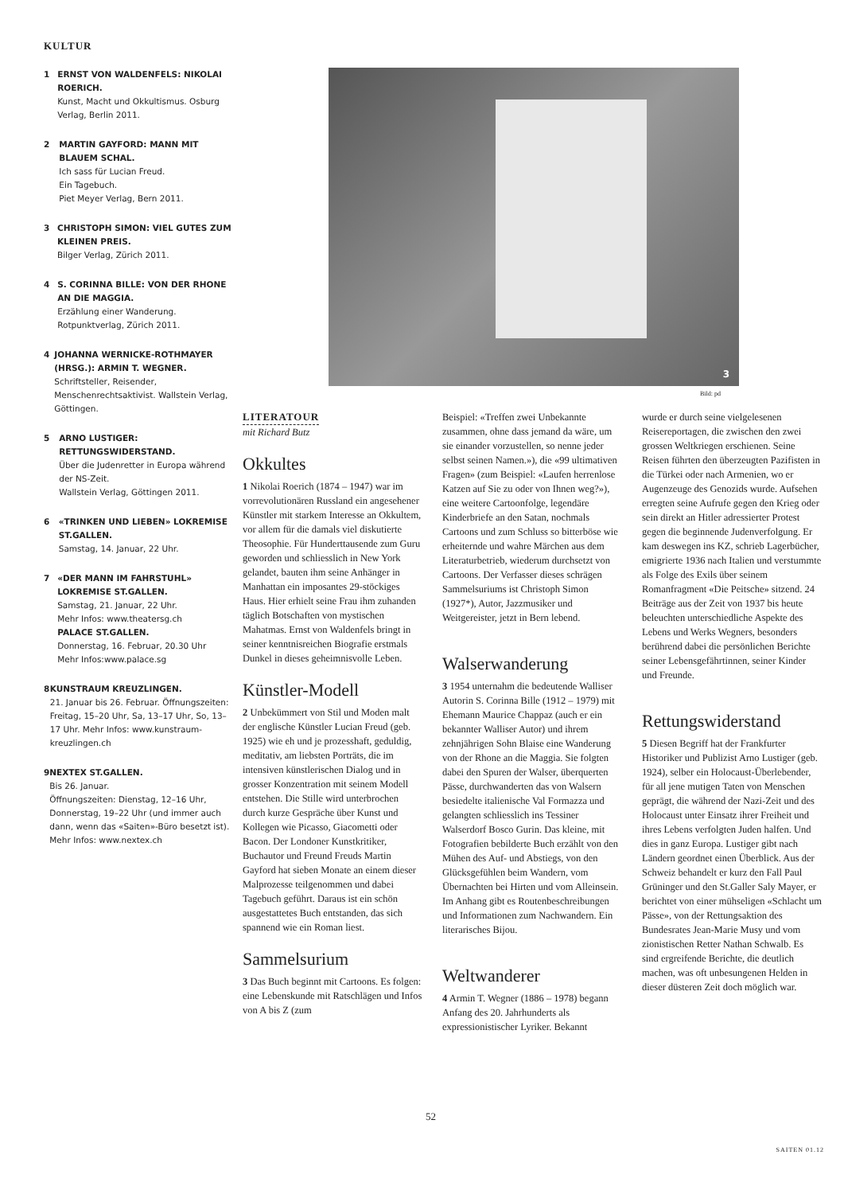KULTUR
1 ERNST VON WALDENFELS: NIKOLAI ROERICH.
Kunst, Macht und Okkultismus. Osburg Verlag, Berlin 2011.
2 MARTIN GAYFORD: MANN MIT BLAUEM SCHAL.
Ich sass für Lucian Freud.
Ein Tagebuch.
Piet Meyer Verlag, Bern 2011.
3 CHRISTOPH SIMON: VIEL GUTES ZUM KLEINEN PREIS.
Bilger Verlag, Zürich 2011.
4 S. CORINNA BILLE: VON DER RHONE AN DIE MAGGIA.
Erzählung einer Wanderung. Rotpunktverlag, Zürich 2011.
4 JOHANNA WERNICKE-ROTHMAYER (HRSG.): ARMIN T. WEGNER.
Schriftsteller, Reisender, Menschenrechtsaktivist. Wallstein Verlag, Göttingen.
5 ARNO LUSTIGER: RETTUNGSWIDERSTAND.
Über die Judenretter in Europa während der NS-Zeit.
Wallstein Verlag, Göttingen 2011.
6 «TRINKEN UND LIEBEN» LOKREMISE ST.GALLEN.
Samstag, 14. Januar, 22 Uhr.
7 «DER MANN IM FAHRSTUHL» LOKREMISE ST.GALLEN.
Samstag, 21. Januar, 22 Uhr.
Mehr Infos: www.theatersg.ch
PALACE ST.GALLEN.
Donnerstag, 16. Februar, 20.30 Uhr
Mehr Infos:www.palace.sg
8 KUNSTRAUM KREUZLINGEN.
21. Januar bis 26. Februar. Öffnungszeiten: Freitag, 15–20 Uhr, Sa, 13–17 Uhr, So, 13–17 Uhr. Mehr Infos: www.kunstraum-kreuzlingen.ch
9 NEXTEX ST.GALLEN.
Bis 26. Januar.
Öffnungszeiten: Dienstag, 12–16 Uhr, Donnerstag, 19–22 Uhr (und immer auch dann, wenn das «Saiten»-Büro besetzt ist). Mehr Infos: www.nextex.ch
3
Bild: pd
LITERATOUR
mit Richard Butz
Okkultes
1 Nikolai Roerich (1874 – 1947) war im vorrevolutionären Russland ein angesehener Künstler mit starkem Interesse an Okkultem, vor allem für die damals viel diskutierte Theosophie. Für Hunderttausende zum Guru geworden und schliesslich in New York gelandet, bauten ihm seine Anhänger in Manhattan ein imposantes 29-stöckiges Haus. Hier erhielt seine Frau ihm zuhanden täglich Botschaften von mystischen Mahatmas. Ernst von Waldenfels bringt in seiner kenntnisreichen Biografie erstmals Dunkel in dieses geheimnisvolle Leben.
Künstler-Modell
2 Unbekümmert von Stil und Moden malt der englische Künstler Lucian Freud (geb. 1925) wie eh und je prozesshaft, geduldig, meditativ, am liebsten Porträts, die im intensiven künstlerischen Dialog und in grosser Konzentration mit seinem Modell entstehen. Die Stille wird unterbrochen durch kurze Gespräche über Kunst und Kollegen wie Picasso, Giacometti oder Bacon. Der Londoner Kunstkritiker, Buchautor und Freund Freuds Martin Gayford hat sieben Monate an einem dieser Malprozesse teilgenommen und dabei Tagebuch geführt. Daraus ist ein schön ausgestattetes Buch entstanden, das sich spannend wie ein Roman liest.
Sammelsurium
3 Das Buch beginnt mit Cartoons. Es folgen: eine Lebenskunde mit Ratschlägen und Infos von A bis Z (zum
Beispiel: «Treffen zwei Unbekannte zusammen, ohne dass jemand da wäre, um sie einander vorzustellen, so nenne jeder selbst seinen Namen.»), die «99 ultimativen Fragen» (zum Beispiel: «Laufen herrenlose Katzen auf Sie zu oder von Ihnen weg?»), eine weitere Cartoonfolge, legendäre Kinderbriefe an den Satan, nochmals Cartoons und zum Schluss so bitterböse wie erheiternde und wahre Märchen aus dem Literaturbetrieb, wiederum durchsetzt von Cartoons. Der Verfasser dieses schrägen Sammelsuriums ist Christoph Simon (1927*), Autor, Jazzmusiker und Weitgereister, jetzt in Bern lebend.
Walserwanderung
3 1954 unternahm die bedeutende Walliser Autorin S. Corinna Bille (1912 – 1979) mit Ehemann Maurice Chappaz (auch er ein bekannter Walliser Autor) und ihrem zehnjährigen Sohn Blaise eine Wanderung von der Rhone an die Maggia. Sie folgten dabei den Spuren der Walser, überquerten Pässe, durchwanderten das von Walsern besiedelte italienische Val Formazza und gelangten schliesslich ins Tessiner Walserdorf Bosco Gurin. Das kleine, mit Fotografien bebilderte Buch erzählt von den Mühen des Auf- und Abstiegs, von den Glücksgefühlen beim Wandern, vom Übernachten bei Hirten und vom Alleinsein. Im Anhang gibt es Routenbeschreibungen und Informationen zum Nachwandern. Ein literarisches Bijou.
Weltwanderer
4 Armin T. Wegner (1886 – 1978) begann Anfang des 20. Jahrhunderts als expressionistischer Lyriker. Bekannt
wurde er durch seine vielgelesenen Reisereportagen, die zwischen den zwei grossen Weltkriegen erschienen. Seine Reisen führten den überzeugten Pazifisten in die Türkei oder nach Armenien, wo er Augenzeuge des Genozids wurde. Aufsehen erregten seine Aufrufe gegen den Krieg oder sein direkt an Hitler adressierter Protest gegen die beginnende Judenverfolgung. Er kam deswegen ins KZ, schrieb Lagerbücher, emigrierte 1936 nach Italien und verstummte als Folge des Exils über seinem Romanfragment «Die Peitsche» sitzend. 24 Beiträge aus der Zeit von 1937 bis heute beleuchten unterschiedliche Aspekte des Lebens und Werks Wegners, besonders berührend dabei die persönlichen Berichte seiner Lebensgefährtinnen, seiner Kinder und Freunde.
Rettungswiderstand
5 Diesen Begriff hat der Frankfurter Historiker und Publizist Arno Lustiger (geb. 1924), selber ein Holocaust-Überlebender, für all jene mutigen Taten von Menschen geprägt, die während der Nazi-Zeit und des Holocaust unter Einsatz ihrer Freiheit und ihres Lebens verfolgten Juden halfen. Und dies in ganz Europa. Lustiger gibt nach Ländern geordnet einen Überblick. Aus der Schweiz behandelt er kurz den Fall Paul Grüninger und den St.Galler Saly Mayer, er berichtet von einer mühseligen «Schlacht um Pässe», von der Rettungsaktion des Bundesrates Jean-Marie Musy und vom zionistischen Retter Nathan Schwalb. Es sind ergreifende Berichte, die deutlich machen, was oft unbesungenen Helden in dieser düsteren Zeit doch möglich war.
52
SAITEN 01.12